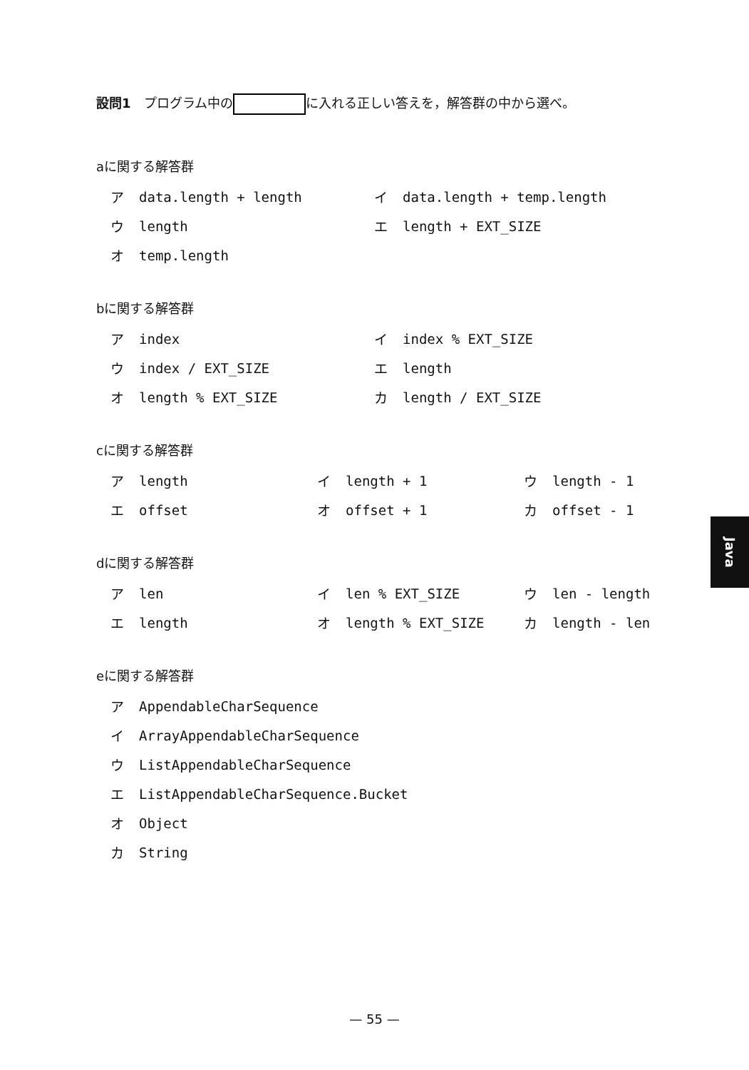設問1　プログラム中の に入れる正しい答えを，解答群の中から選べ。
aに関する解答群
| ア | data.length + length | イ | data.length + temp.length |
| ウ | length | エ | length + EXT_SIZE |
| オ | temp.length | | |
bに関する解答群
| ア | index | イ | index % EXT_SIZE |
| ウ | index / EXT_SIZE | エ | length |
| オ | length % EXT_SIZE | カ | length / EXT_SIZE |
cに関する解答群
| ア | length | イ | length + 1 | ウ | length - 1 |
| エ | offset | オ | offset + 1 | カ | offset - 1 |
dに関する解答群
| ア | len | イ | len % EXT_SIZE | ウ | len - length |
| エ | length | オ | length % EXT_SIZE | カ | length - len |
eに関する解答群
| ア | AppendableCharSequence |
| イ | ArrayAppendableCharSequence |
| ウ | ListAppendableCharSequence |
| エ | ListAppendableCharSequence.Bucket |
| オ | Object |
| カ | String |
Java
— 55 —